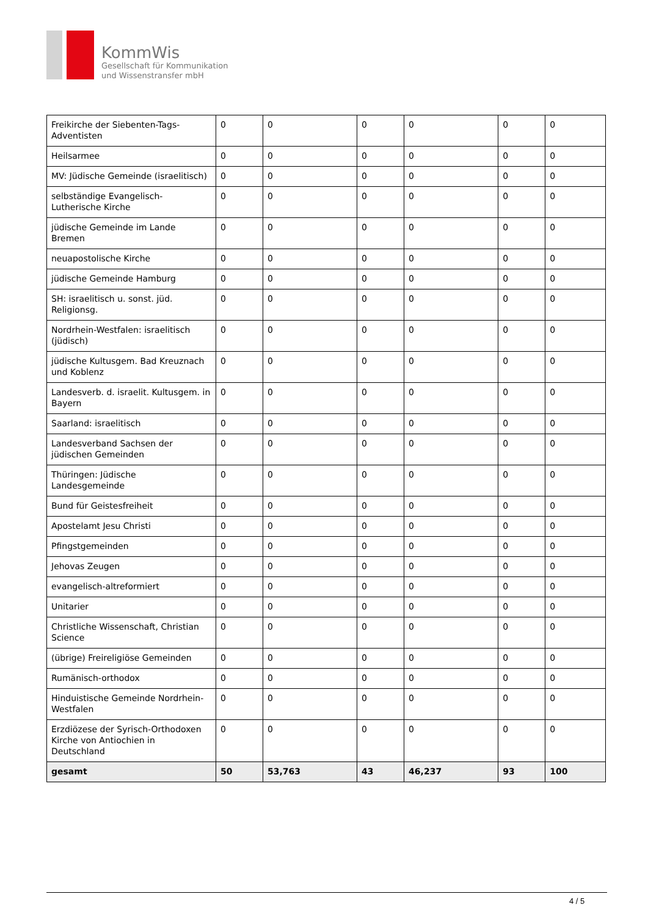KommWis
Gesellschaft für Kommunikation
und Wissenstransfer mbH
| Freikirche der Siebenten-Tags-Adventisten | 0 | 0 | 0 | 0 | 0 | 0 |
| Heilsarmee | 0 | 0 | 0 | 0 | 0 | 0 |
| MV: Jüdische Gemeinde (israelitisch) | 0 | 0 | 0 | 0 | 0 | 0 |
| selbständige Evangelisch-Lutherische Kirche | 0 | 0 | 0 | 0 | 0 | 0 |
| jüdische Gemeinde im Lande Bremen | 0 | 0 | 0 | 0 | 0 | 0 |
| neuapostolische Kirche | 0 | 0 | 0 | 0 | 0 | 0 |
| jüdische Gemeinde Hamburg | 0 | 0 | 0 | 0 | 0 | 0 |
| SH: israelitisch u. sonst. jüd. Religionsg. | 0 | 0 | 0 | 0 | 0 | 0 |
| Nordrhein-Westfalen: israelitisch (jüdisch) | 0 | 0 | 0 | 0 | 0 | 0 |
| jüdische Kultusgem. Bad Kreuznach und Koblenz | 0 | 0 | 0 | 0 | 0 | 0 |
| Landesverb. d. israelit. Kultusgem. in Bayern | 0 | 0 | 0 | 0 | 0 | 0 |
| Saarland: israelitisch | 0 | 0 | 0 | 0 | 0 | 0 |
| Landesverband Sachsen der jüdischen Gemeinden | 0 | 0 | 0 | 0 | 0 | 0 |
| Thüringen: Jüdische Landesgemeinde | 0 | 0 | 0 | 0 | 0 | 0 |
| Bund für Geistesfreiheit | 0 | 0 | 0 | 0 | 0 | 0 |
| Apostelamt Jesu Christi | 0 | 0 | 0 | 0 | 0 | 0 |
| Pfingstgemeinden | 0 | 0 | 0 | 0 | 0 | 0 |
| Jehovas Zeugen | 0 | 0 | 0 | 0 | 0 | 0 |
| evangelisch-altreformiert | 0 | 0 | 0 | 0 | 0 | 0 |
| Unitarier | 0 | 0 | 0 | 0 | 0 | 0 |
| Christliche Wissenschaft, Christian Science | 0 | 0 | 0 | 0 | 0 | 0 |
| (übrige) Freireligiöse Gemeinden | 0 | 0 | 0 | 0 | 0 | 0 |
| Rumänisch-orthodox | 0 | 0 | 0 | 0 | 0 | 0 |
| Hinduistische Gemeinde Nordrhein-Westfalen | 0 | 0 | 0 | 0 | 0 | 0 |
| Erzdiözese der Syrisch-Orthodoxen Kirche von Antiochien in Deutschland | 0 | 0 | 0 | 0 | 0 | 0 |
| gesamt | 50 | 53,763 | 43 | 46,237 | 93 | 100 |
4 / 5